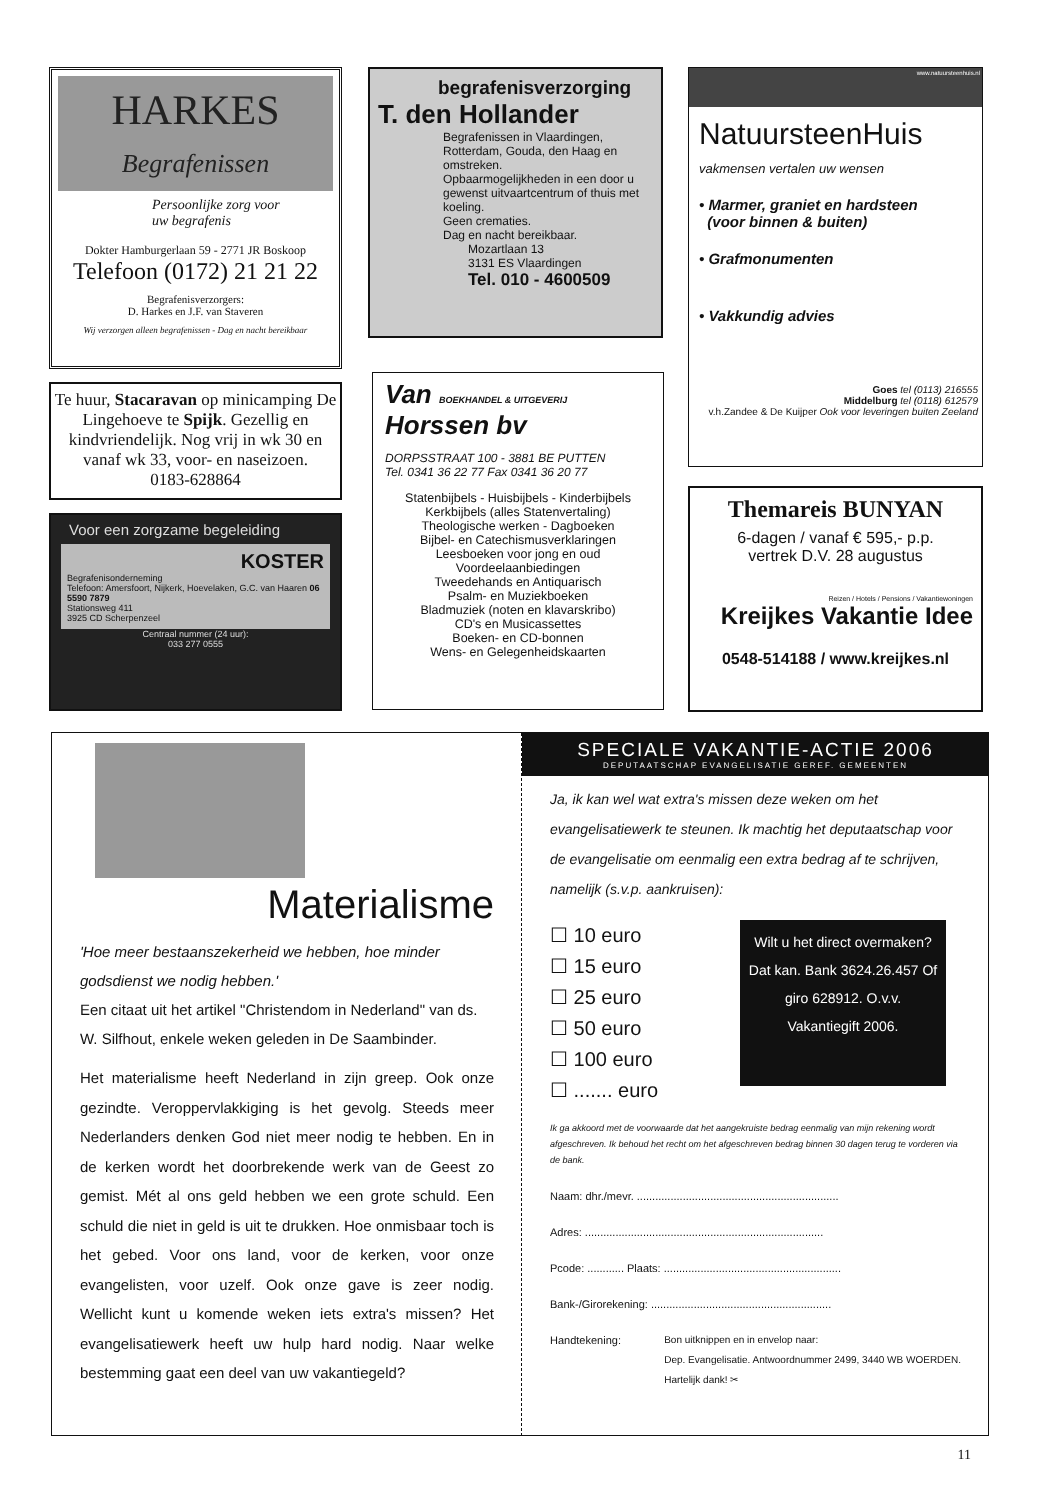HARKES
Begrafenissen
Persoonlijke zorg voor
uw begrafenis
Dokter Hamburgerlaan 59 - 2771 JR Boskoop
Telefoon (0172) 21 21 22
Begrafenisverzorgers:
D. Harkes en J.F. van Staveren
Wij verzorgen alleen begrafenissen - Dag en nacht bereikbaar
begrafenisverzorging
T. den Hollander
Begrafenissen in Vlaardingen, Rotterdam, Gouda, den Haag en omstreken.
Opbaarmogelijkheden in een door u gewenst uitvaartcentrum of thuis met koeling.
Geen crematies.
Dag en nacht bereikbaar.
Mozartlaan 13
3131 ES Vlaardingen
Tel. 010 - 4600509
www.natuursteenhuis.nl
NatuursteenHuis
vakmensen vertalen uw wensen
• Marmer, graniet en hardsteen
(voor binnen & buiten)
• Grafmonumenten
• Vakkundig advies
Goes tel (0113) 216555
Middelburg tel (0118) 612579
v.h.Zandee & De Kuijper Ook voor leveringen buiten Zeeland
Te huur, Stacaravan op minicamping De Lingehoeve te Spijk. Gezellig en kindvriendelijk. Nog vrij in wk 30 en vanaf wk 33, voor- en naseizoen.
0183-628864
Voor een zorgzame begeleiding
KOSTER
Begrafenisonderneming
Telefoon: Amersfoort, Nijkerk, Hoevelaken, G.C. van Haaren 06 5590 7879
Stationsweg 411
3925 CD Scherpenzeel
Centraal nummer (24 uur):
033 277 0555
Van BOEKHANDEL & UITGEVERIJ
Horssen bv
DORPSSTRAAT 100 - 3881 BE PUTTEN
Tel. 0341 36 22 77 Fax 0341 36 20 77
Statenbijbels - Huisbijbels - Kinderbijbels
Kerkbijbels (alles Statenvertaling)
Theologische werken - Dagboeken
Bijbel- en Catechismusverklaringen
Leesboeken voor jong en oud
Voordeelaanbiedingen
Tweedehands en Antiquarisch
Psalm- en Muziekboeken
Bladmuziek (noten en klavarskribo)
CD's en Musicassettes
Boeken- en CD-bonnen
Wens- en Gelegenheidskaarten
Themareis BUNYAN
6-dagen / vanaf € 595,- p.p.
vertrek D.V. 28 augustus
Reizen / Hotels / Pensions / Vakantiewoningen
Kreijkes Vakantie Idee
0548-514188 / www.kreijkes.nl
Materialisme
'Hoe meer bestaanszekerheid we hebben, hoe minder godsdienst we nodig hebben.'
Een citaat uit het artikel "Christendom in Nederland" van ds. W. Silfhout, enkele weken geleden in De Saambinder.
Het materialisme heeft Nederland in zijn greep. Ook onze gezindte. Veroppervlakkiging is het gevolg. Steeds meer Nederlanders denken God niet meer nodig te hebben. En in de kerken wordt het doorbrekende werk van de Geest zo gemist. Mét al ons geld hebben we een grote schuld. Een schuld die niet in geld is uit te drukken. Hoe onmisbaar toch is het gebed. Voor ons land, voor de kerken, voor onze evangelisten, voor uzelf. Ook onze gave is zeer nodig. Wellicht kunt u komende weken iets extra's missen? Het evangelisatiewerk heeft uw hulp hard nodig. Naar welke bestemming gaat een deel van uw vakantiegeld?
SPECIALE VAKANTIE-ACTIE 2006
DEPUTAATSCHAP EVANGELISATIE GEREF. GEMEENTEN
Ja, ik kan wel wat extra's missen deze weken om het evangelisatiewerk te steunen. Ik machtig het deputaatschap voor de evangelisatie om eenmalig een extra bedrag af te schrijven, namelijk (s.v.p. aankruisen):
☐ 10 euro
☐ 15 euro
☐ 25 euro
☐ 50 euro
☐ 100 euro
☐ ....... euro
Wilt u het direct overmaken? Dat kan. Bank 3624.26.457 Of giro 628912. O.v.v. Vakantiegift 2006.
Ik ga akkoord met de voorwaarde dat het aangekruiste bedrag eenmalig van mijn rekening wordt afgeschreven. Ik behoud het recht om het afgeschreven bedrag binnen 30 dagen terug te vorderen via de bank.
Naam: dhr./mevr. ..................................................................
Adres: ..............................................................................
Pcode: ............ Plaats: ..........................................................
Bank-/Girorekening: ...........................................................
Handtekening: Bon uitknippen en in envelop naar:
Dep. Evangelisatie. Antwoordnummer 2499, 3440 WB WOERDEN.
Hartelijk dank! ✂
11